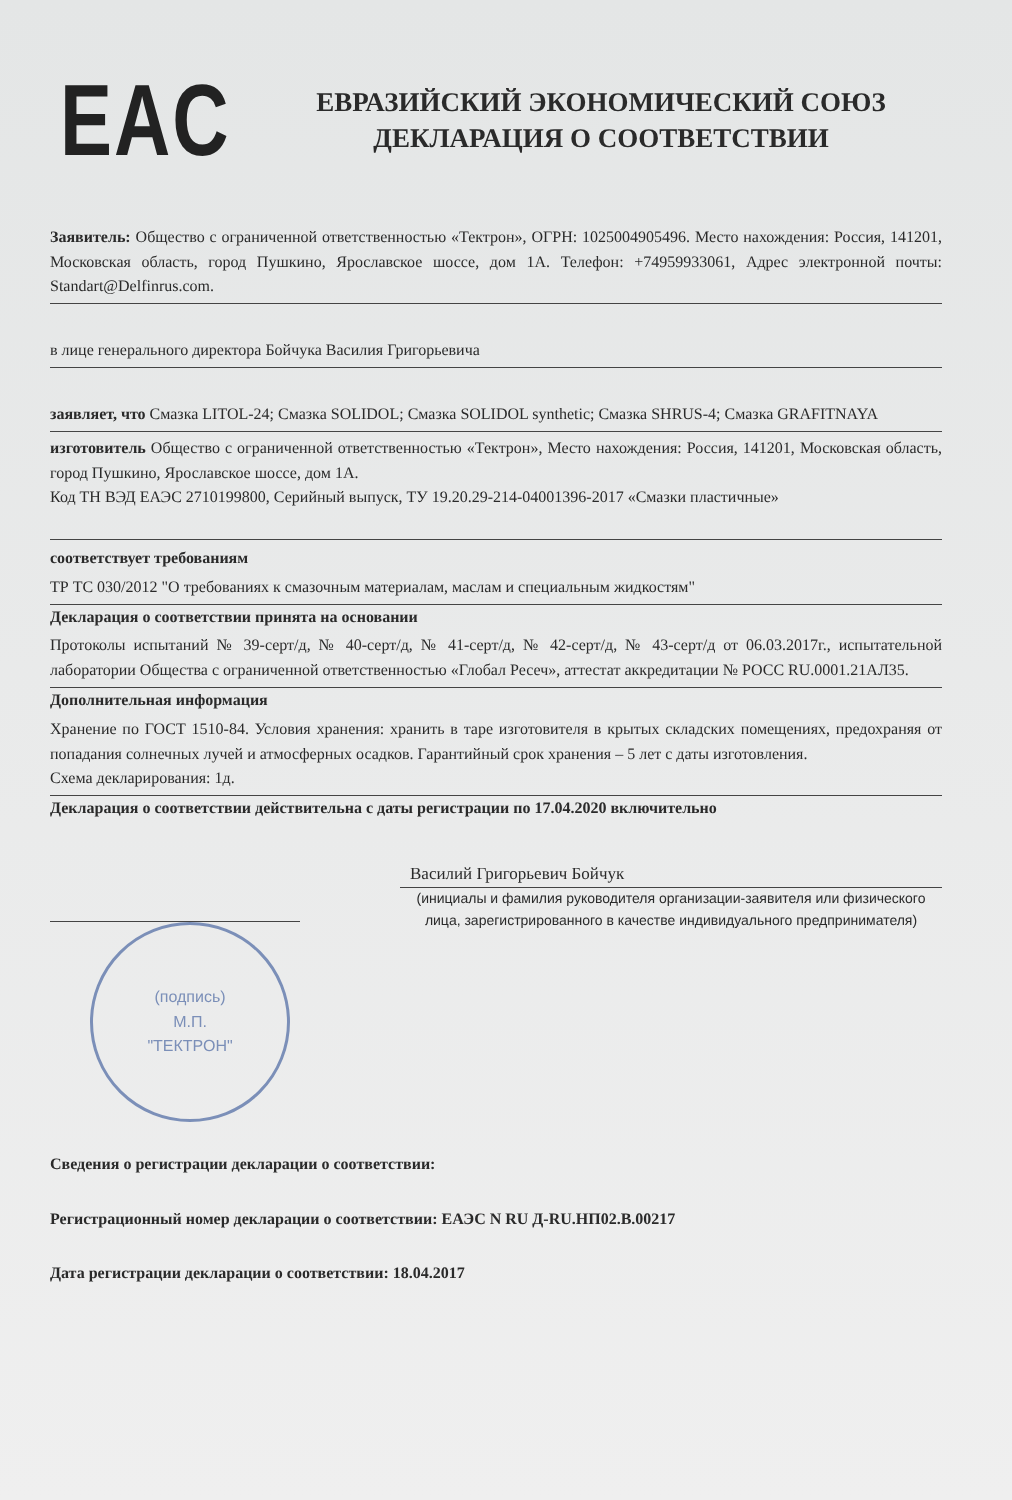EAC
ЕВРАЗИЙСКИЙ ЭКОНОМИЧЕСКИЙ СОЮЗ
ДЕКЛАРАЦИЯ О СООТВЕТСТВИИ
Заявитель: Общество с ограниченной ответственностью «Тектрон», ОГРН: 1025004905496. Место нахождения: Россия, 141201, Московская область, город Пушкино, Ярославское шоссе, дом 1А. Телефон: +74959933061, Адрес электронной почты: Standart@Delfinrus.com.
в лице генерального директора Бойчука Василия Григорьевича
заявляет, что Смазка LITOL-24; Смазка SOLIDOL; Смазка SOLIDOL synthetic; Смазка SHRUS-4; Смазка GRAFITNAYA
изготовитель Общество с ограниченной ответственностью «Тектрон», Место нахождения: Россия, 141201, Московская область, город Пушкино, Ярославское шоссе, дом 1А.
Код ТН ВЭД ЕАЭС 2710199800, Серийный выпуск, ТУ 19.20.29-214-04001396-2017 «Смазки пластичные»
соответствует требованиям
ТР ТС 030/2012 "О требованиях к смазочным материалам, маслам и специальным жидкостям"
Декларация о соответствии принята на основании
Протоколы испытаний № 39-серт/д, № 40-серт/д, № 41-серт/д, № 42-серт/д, № 43-серт/д от 06.03.2017г., испытательной лаборатории Общества с ограниченной ответственностью «Глобал Ресеч», аттестат аккредитации № РОСС RU.0001.21АЛ35.
Дополнительная информация
Хранение по ГОСТ 1510-84. Условия хранения: хранить в таре изготовителя в крытых складских помещениях, предохраняя от попадания солнечных лучей и атмосферных осадков. Гарантийный срок хранения – 5 лет с даты изготовления.
Схема декларирования: 1д.
Декларация о соответствии действительна с даты регистрации по 17.04.2020 включительно
Василий Григорьевич Бойчук
(инициалы и фамилия руководителя организации-заявителя или физического лица, зарегистрированного в качестве индивидуального предпринимателя)
(подпись)
М.П.
"ТЕКТРОН"
Сведения о регистрации декларации о соответствии:
Регистрационный номер декларации о соответствии: ЕАЭС N RU Д-RU.НП02.В.00217
Дата регистрации декларации о соответствии: 18.04.2017